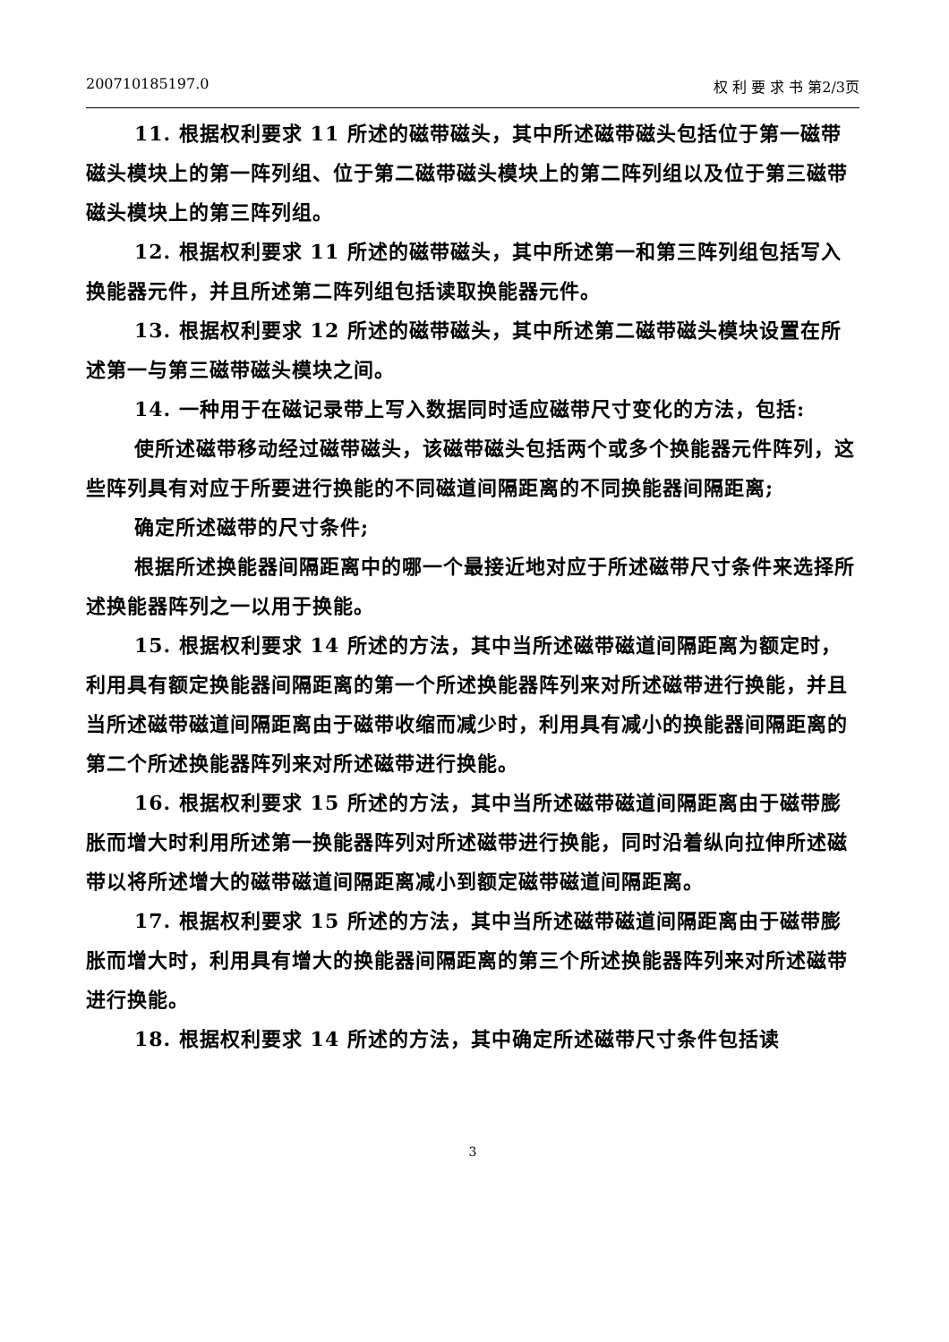200710185197.0 权 利 要 求 书 第2/3页
11. 根据权利要求 11 所述的磁带磁头，其中所述磁带磁头包括位于第一磁带磁头模块上的第一阵列组、位于第二磁带磁头模块上的第二阵列组以及位于第三磁带磁头模块上的第三阵列组。
12. 根据权利要求 11 所述的磁带磁头，其中所述第一和第三阵列组包括写入换能器元件，并且所述第二阵列组包括读取换能器元件。
13. 根据权利要求 12 所述的磁带磁头，其中所述第二磁带磁头模块设置在所述第一与第三磁带磁头模块之间。
14. 一种用于在磁记录带上写入数据同时适应磁带尺寸变化的方法，包括:
使所述磁带移动经过磁带磁头，该磁带磁头包括两个或多个换能器元件阵列，这些阵列具有对应于所要进行换能的不同磁道间隔距离的不同换能器间隔距离;
确定所述磁带的尺寸条件;
根据所述换能器间隔距离中的哪一个最接近地对应于所述磁带尺寸条件来选择所述换能器阵列之一以用于换能。
15. 根据权利要求 14 所述的方法，其中当所述磁带磁道间隔距离为额定时，利用具有额定换能器间隔距离的第一个所述换能器阵列来对所述磁带进行换能，并且当所述磁带磁道间隔距离由于磁带收缩而减少时，利用具有减小的换能器间隔距离的第二个所述换能器阵列来对所述磁带进行换能。
16. 根据权利要求 15 所述的方法，其中当所述磁带磁道间隔距离由于磁带膨胀而增大时利用所述第一换能器阵列对所述磁带进行换能，同时沿着纵向拉伸所述磁带以将所述增大的磁带磁道间隔距离减小到额定磁带磁道间隔距离。
17. 根据权利要求 15 所述的方法，其中当所述磁带磁道间隔距离由于磁带膨胀而增大时，利用具有增大的换能器间隔距离的第三个所述换能器阵列来对所述磁带进行换能。
18. 根据权利要求 14 所述的方法，其中确定所述磁带尺寸条件包括读
3